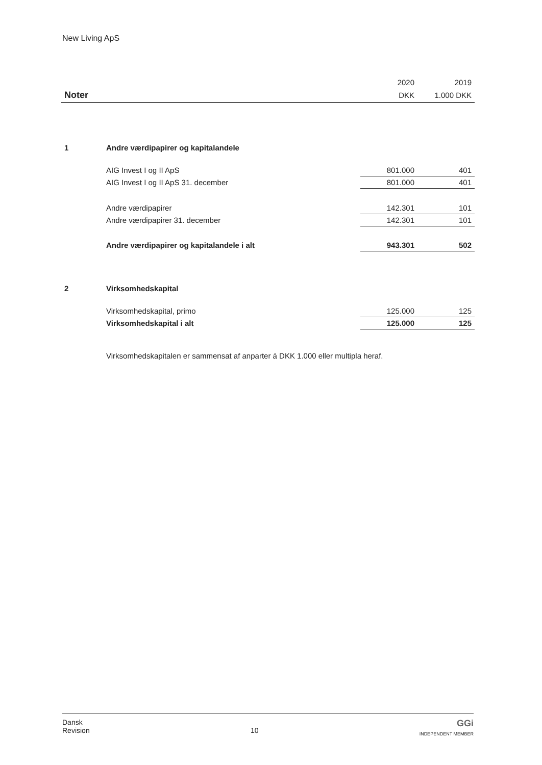New Living ApS
| | | 2020 | 2019 |
| --- | --- | --- | --- |
| Noter | | DKK | 1.000 DKK |
| 1 | Andre værdipapirer og kapitalandele | | |
| | AIG Invest I og II ApS | 801.000 | 401 |
| | AIG Invest I og II ApS 31. december | 801.000 | 401 |
| | Andre værdipapirer | 142.301 | 101 |
| | Andre værdipapirer 31. december | 142.301 | 101 |
| | Andre værdipapirer og kapitalandele i alt | 943.301 | 502 |
| 2 | Virksomhedskapital | | |
| | Virksomhedskapital, primo | 125.000 | 125 |
| | Virksomhedskapital i alt | 125.000 | 125 |
| | Virksomhedskapitalen er sammensat af anparter á DKK 1.000 eller multipla heraf. | | |
Dansk
Revision
10
GGi
INDEPENDENT MEMBER